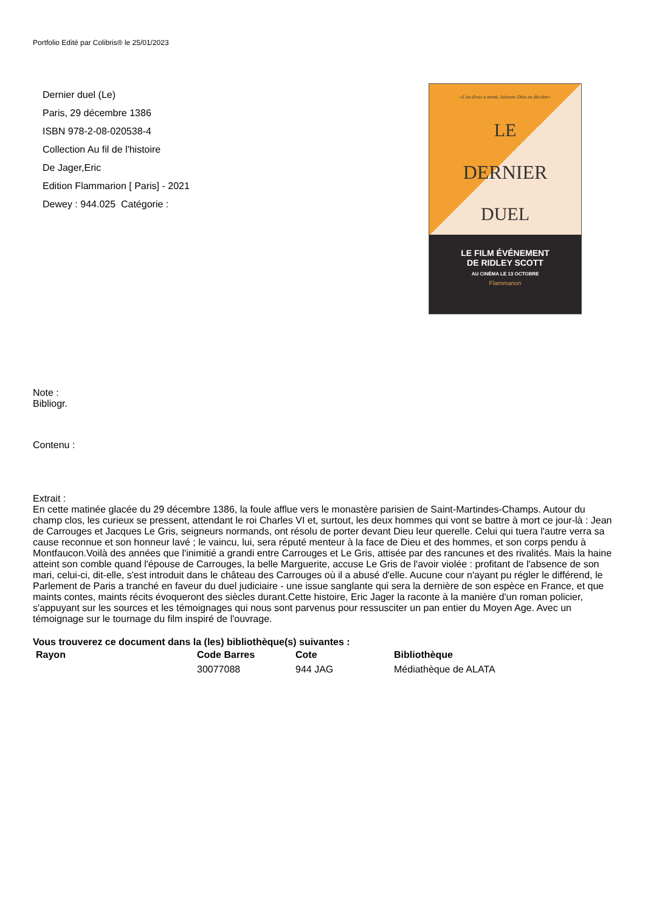Portfolio Edité par Colibris® le 25/01/2023
Dernier duel (Le)
Paris, 29 décembre 1386
ISBN 978-2-08-020538-4
Collection Au fil de l'histoire
De Jager,Eric
Edition Flammarion [ Paris] - 2021
Dewey : 944.025 Catégorie :
«L'un d'eux a menti, laissons Dieu en décider»
LE
DERNIER
DUEL
LE FILM ÉVÉNEMENT
DE RIDLEY SCOTT
AU CINÉMA LE 13 OCTOBRE
Flammarion
Note :
Bibliogr.
Contenu :
Extrait :
En cette matinée glacée du 29 décembre 1386, la foule afflue vers le monastère parisien de Saint-Martindes-Champs. Autour du champ clos, les curieux se pressent, attendant le roi Charles VI et, surtout, les deux hommes qui vont se battre à mort ce jour-là : Jean de Carrouges et Jacques Le Gris, seigneurs normands, ont résolu de porter devant Dieu leur querelle. Celui qui tuera l'autre verra sa cause reconnue et son honneur lavé ; le vaincu, lui, sera réputé menteur à la face de Dieu et des hommes, et son corps pendu à Montfaucon.Voilà des années que l'inimitié a grandi entre Carrouges et Le Gris, attisée par des rancunes et des rivalités. Mais la haine atteint son comble quand l'épouse de Carrouges, la belle Marguerite, accuse Le Gris de l'avoir violée : profitant de l'absence de son mari, celui-ci, dit-elle, s'est introduit dans le château des Carrouges où il a abusé d'elle. Aucune cour n'ayant pu régler le différend, le Parlement de Paris a tranché en faveur du duel judiciaire - une issue sanglante qui sera la dernière de son espèce en France, et que maints contes, maints récits évoqueront des siècles durant.Cette histoire, Eric Jager la raconte à la manière d'un roman policier, s'appuyant sur les sources et les témoignages qui nous sont parvenus pour ressusciter un pan entier du Moyen Age. Avec un témoignage sur le tournage du film inspiré de l'ouvrage.
Vous trouverez ce document dans la (les) bibliothèque(s) suivantes :
| Rayon | Code Barres | Cote | Bibliothèque |
| --- | --- | --- | --- |
| | 30077088 | 944 JAG | Médiathèque de ALATA |